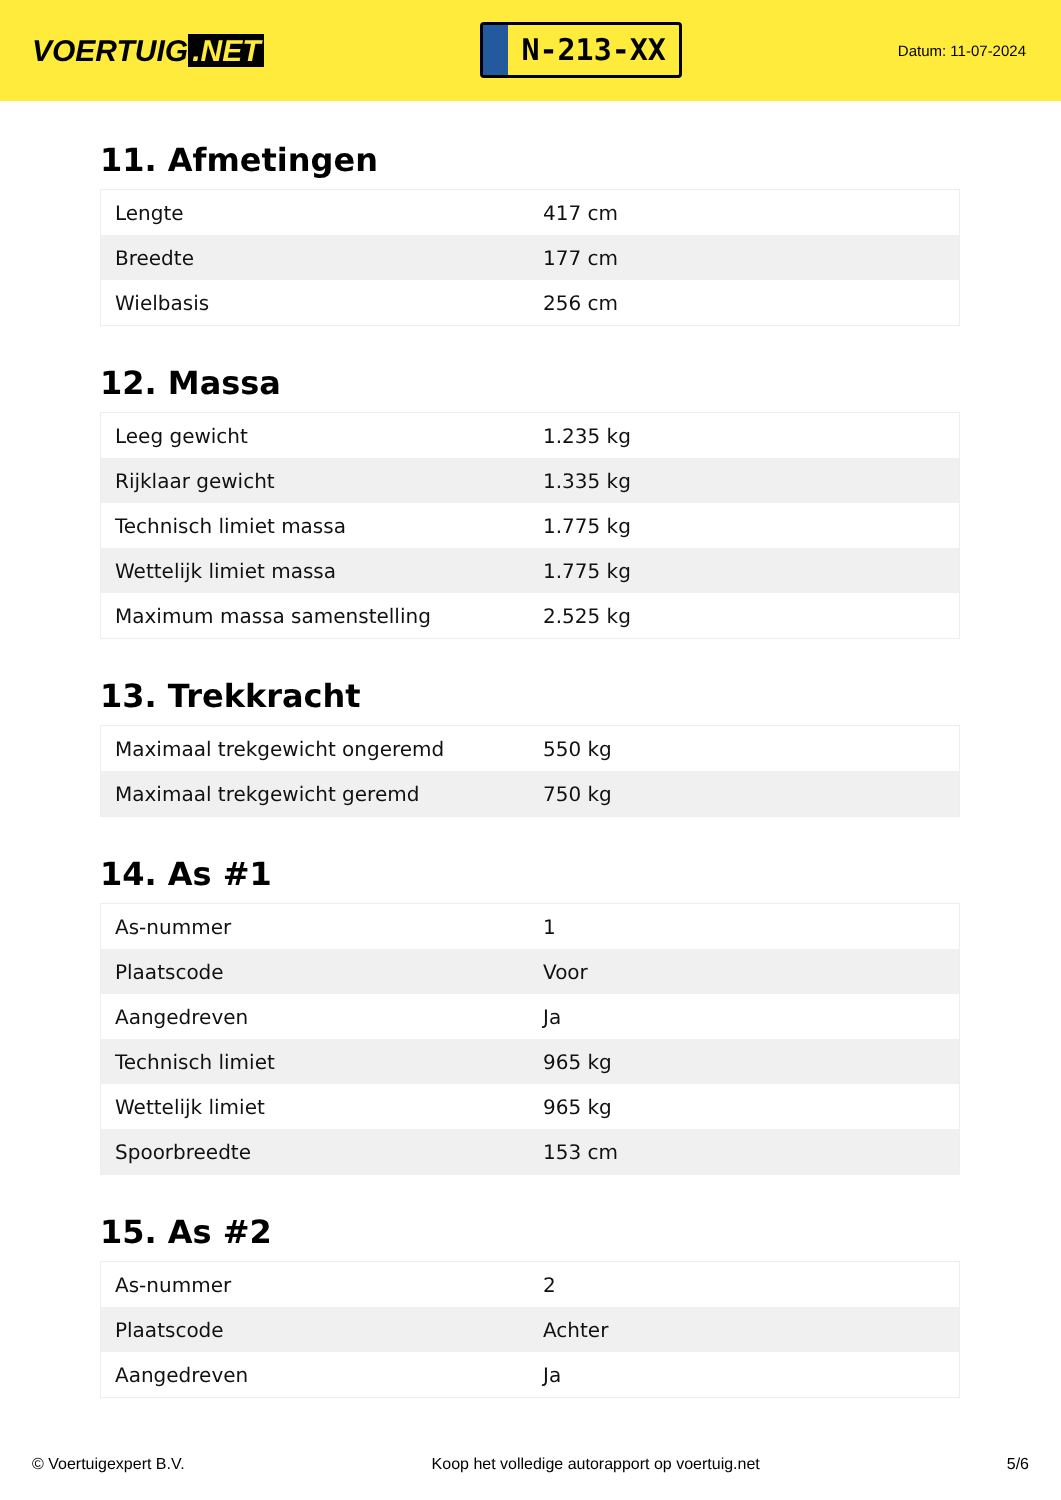VOERTUIG.NET
N-213-XX
Datum: 11-07-2024
11. Afmetingen
| Lengte | 417 cm |
| Breedte | 177 cm |
| Wielbasis | 256 cm |
12. Massa
| Leeg gewicht | 1.235 kg |
| Rijklaar gewicht | 1.335 kg |
| Technisch limiet massa | 1.775 kg |
| Wettelijk limiet massa | 1.775 kg |
| Maximum massa samenstelling | 2.525 kg |
13. Trekkracht
| Maximaal trekgewicht ongeremd | 550 kg |
| Maximaal trekgewicht geremd | 750 kg |
14. As #1
| As-nummer | 1 |
| Plaatscode | Voor |
| Aangedreven | Ja |
| Technisch limiet | 965 kg |
| Wettelijk limiet | 965 kg |
| Spoorbreedte | 153 cm |
15. As #2
| As-nummer | 2 |
| Plaatscode | Achter |
| Aangedreven | Ja |
© Voertuigexpert B.V. Koop het volledige autorapport op voertuig.net 5/6